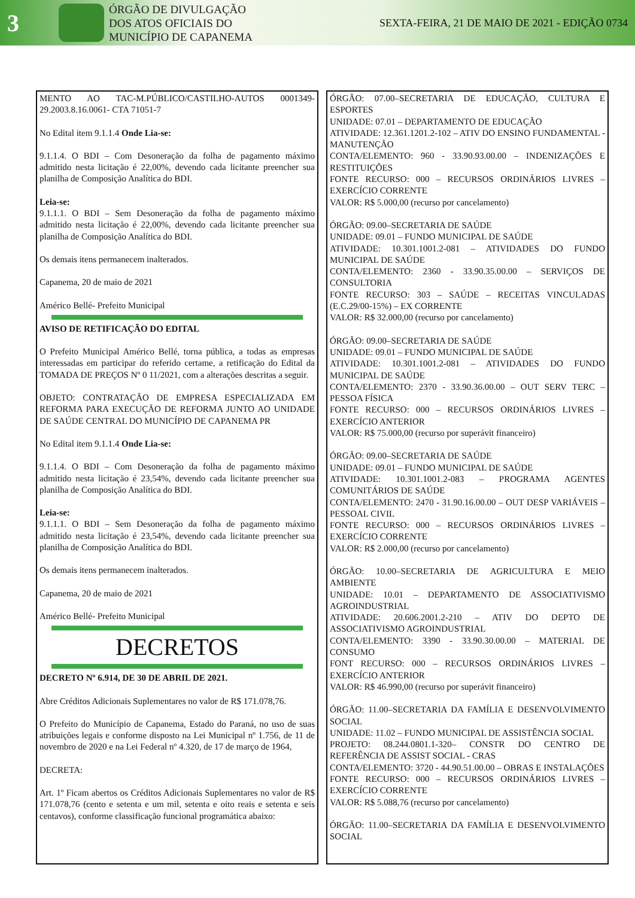3
ÓRGÃO DE DIVULGAÇÃO
DOS ATOS OFICIAIS DO
MUNICÍPIO DE CAPANEMA
SEXTA-FEIRA, 21 DE MAIO DE 2021 - EDIÇÃO 0734
MENTO AO TAC-M.PÚBLICO/CASTILHO-AUTOS 0001349-29.2003.8.16.0061- CTA 71051-7
No Edital item 9.1.1.4 Onde Lia-se:
9.1.1.4. O BDI – Com Desoneração da folha de pagamento máximo admitido nesta licitação é 22,00%, devendo cada licitante preencher sua planilha de Composição Analítica do BDI.
Leia-se:
9.1.1.1. O BDI – Sem Desoneração da folha de pagamento máximo admitido nesta licitação é 22,00%, devendo cada licitante preencher sua planilha de Composição Analítica do BDI.
Os demais itens permanecem inalterados.
Capanema, 20 de maio de 2021
Américo Bellé- Prefeito Municipal
AVISO DE RETIFICAÇÃO DO EDITAL
O Prefeito Municipal Américo Bellé, torna pública, a todas as empresas interessadas em participar do referido certame, a retificação do Edital da TOMADA DE PREÇOS Nº 0 11/2021, com a alterações descritas a seguir.
OBJETO: CONTRATAÇÃO DE EMPRESA ESPECIALIZADA EM REFORMA PARA EXECUÇÃO DE REFORMA JUNTO AO UNIDADE DE SAÚDE CENTRAL DO MUNICÍPIO DE CAPANEMA PR
No Edital item 9.1.1.4 Onde Lia-se:
9.1.1.4. O BDI – Com Desoneração da folha de pagamento máximo admitido nesta licitação é 23,54%, devendo cada licitante preencher sua planilha de Composição Analítica do BDI.
Leia-se:
9.1.1.1. O BDI – Sem Desoneração da folha de pagamento máximo admitido nesta licitação é 23,54%, devendo cada licitante preencher sua planilha de Composição Analítica do BDI.
Os demais itens permanecem inalterados.
Capanema, 20 de maio de 2021
Américo Bellé- Prefeito Municipal
DECRETOS
DECRETO Nº 6.914, DE 30 DE ABRIL DE 2021.
Abre Créditos Adicionais Suplementares no valor de R$ 171.078,76.
O Prefeito do Município de Capanema, Estado do Paraná, no uso de suas atribuições legais e conforme disposto na Lei Municipal nº 1.756, de 11 de novembro de 2020 e na Lei Federal nº 4.320, de 17 de março de 1964,
DECRETA:
Art. 1º Ficam abertos os Créditos Adicionais Suplementares no valor de R$ 171.078,76 (cento e setenta e um mil, setenta e oito reais e setenta e seis centavos), conforme classificação funcional programática abaixo:
ÓRGÃO: 07.00–SECRETARIA DE EDUCAÇÃO, CULTURA E ESPORTES
UNIDADE: 07.01 – DEPARTAMENTO DE EDUCAÇÃO
ATIVIDADE: 12.361.1201.2-102 – ATIV DO ENSINO FUNDAMENTAL - MANUTENÇÃO
CONTA/ELEMENTO: 960 - 33.90.93.00.00 – INDENIZAÇÕES E RESTITUIÇÕES
FONTE RECURSO: 000 – RECURSOS ORDINÁRIOS LIVRES – EXERCÍCIO CORRENTE
VALOR: R$ 5.000,00 (recurso por cancelamento)
ÓRGÃO: 09.00–SECRETARIA DE SAÚDE
UNIDADE: 09.01 – FUNDO MUNICIPAL DE SAÚDE
ATIVIDADE: 10.301.1001.2-081 – ATIVIDADES DO FUNDO MUNICIPAL DE SAÚDE
CONTA/ELEMENTO: 2360 - 33.90.35.00.00 – SERVIÇOS DE CONSULTORIA
FONTE RECURSO: 303 – SAÚDE – RECEITAS VINCULADAS (E.C.29/00-15%) – EX CORRENTE
VALOR: R$ 32.000,00 (recurso por cancelamento)
ÓRGÃO: 09.00–SECRETARIA DE SAÚDE
UNIDADE: 09.01 – FUNDO MUNICIPAL DE SAÚDE
ATIVIDADE: 10.301.1001.2-081 – ATIVIDADES DO FUNDO MUNICIPAL DE SAÚDE
CONTA/ELEMENTO: 2370 - 33.90.36.00.00 – OUT SERV TERC – PESSOA FÍSICA
FONTE RECURSO: 000 – RECURSOS ORDINÁRIOS LIVRES – EXERCÍCIO ANTERIOR
VALOR: R$ 75.000,00 (recurso por superávit financeiro)
ÓRGÃO: 09.00–SECRETARIA DE SAÚDE
UNIDADE: 09.01 – FUNDO MUNICIPAL DE SAÚDE
ATIVIDADE: 10.301.1001.2-083 – PROGRAMA AGENTES COMUNITÁRIOS DE SAÚDE
CONTA/ELEMENTO: 2470 - 31.90.16.00.00 – OUT DESP VARIÁVEIS – PESSOAL CIVIL
FONTE RECURSO: 000 – RECURSOS ORDINÁRIOS LIVRES – EXERCÍCIO CORRENTE
VALOR: R$ 2.000,00 (recurso por cancelamento)
ÓRGÃO: 10.00–SECRETARIA DE AGRICULTURA E MEIO AMBIENTE
UNIDADE: 10.01 – DEPARTAMENTO DE ASSOCIATIVISMO AGROINDUSTRIAL
ATIVIDADE: 20.606.2001.2-210 – ATIV DO DEPTO DE ASSOCIATIVISMO AGROINDUSTRIAL
CONTA/ELEMENTO: 3390 - 33.90.30.00.00 – MATERIAL DE CONSUMO
FONT RECURSO: 000 – RECURSOS ORDINÁRIOS LIVRES – EXERCÍCIO ANTERIOR
VALOR: R$ 46.990,00 (recurso por superávit financeiro)
ÓRGÃO: 11.00–SECRETARIA DA FAMÍLIA E DESENVOLVIMENTO SOCIAL
UNIDADE: 11.02 – FUNDO MUNICIPAL DE ASSISTÊNCIA SOCIAL
PROJETO: 08.244.0801.1-320– CONSTR DO CENTRO DE REFERÊNCIA DE ASSIST SOCIAL - CRAS
CONTA/ELEMENTO: 3720 - 44.90.51.00.00 – OBRAS E INSTALAÇÕES
FONTE RECURSO: 000 – RECURSOS ORDINÁRIOS LIVRES – EXERCÍCIO CORRENTE
VALOR: R$ 5.088,76 (recurso por cancelamento)
ÓRGÃO: 11.00–SECRETARIA DA FAMÍLIA E DESENVOLVIMENTO SOCIAL